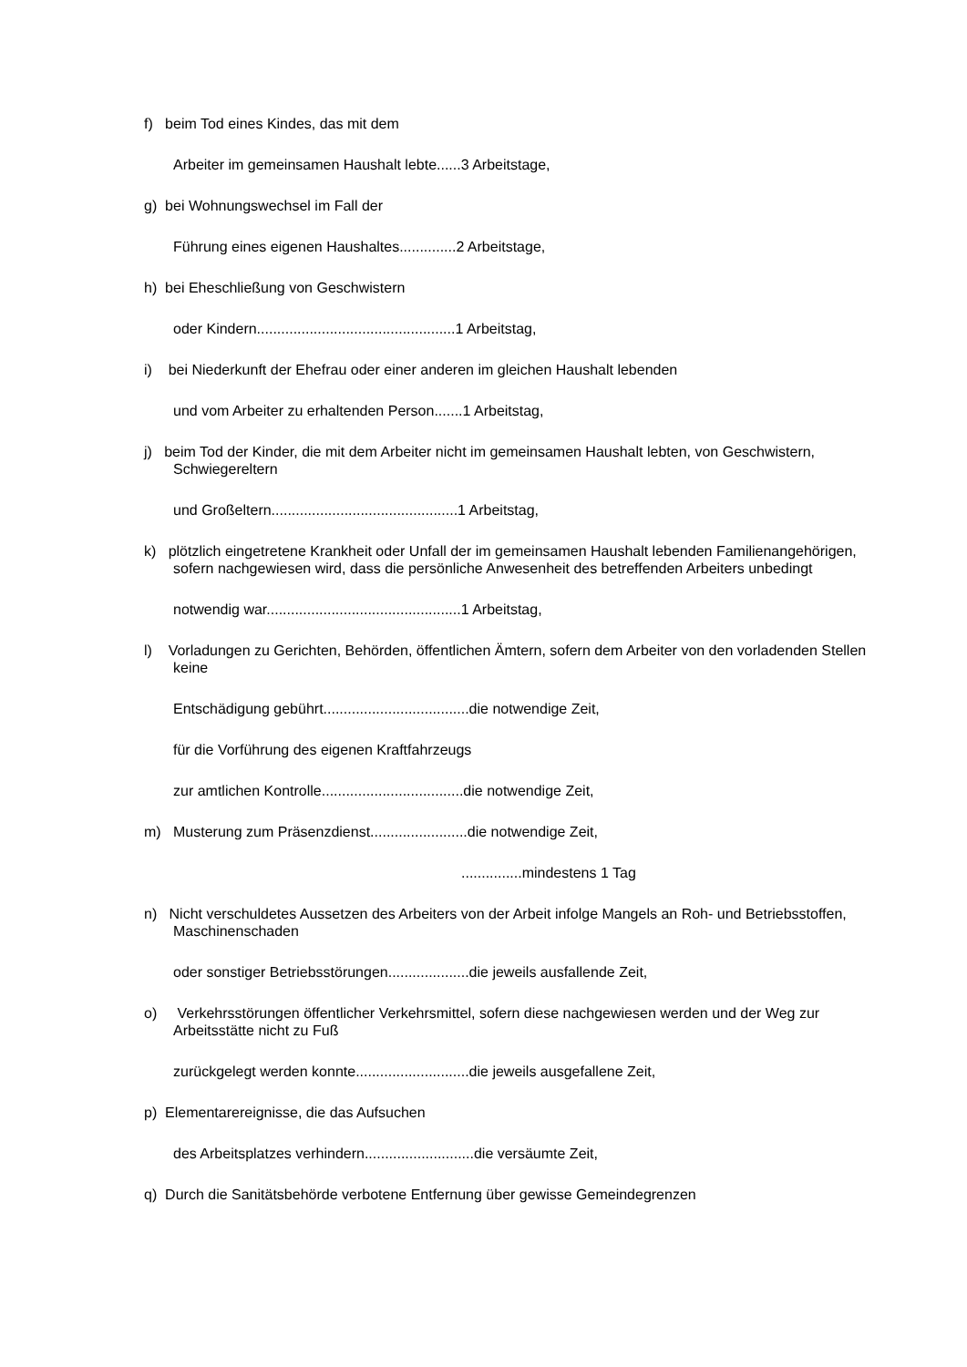f) beim Tod eines Kindes, das mit dem
Arbeiter im gemeinsamen Haushalt lebte......3 Arbeitstage,
g) bei Wohnungswechsel im Fall der
Führung eines eigenen Haushaltes..............2 Arbeitstage,
h) bei Eheschließung von Geschwistern
oder Kindern.................................................1 Arbeitstag,
i) bei Niederkunft der Ehefrau oder einer anderen im gleichen Haushalt lebenden
und vom Arbeiter zu erhaltenden Person.......1 Arbeitstag,
j) beim Tod der Kinder, die mit dem Arbeiter nicht im gemeinsamen Haushalt lebten, von Geschwistern, Schwiegereltern
und Großeltern..............................................1 Arbeitstag,
k) plötzlich eingetretene Krankheit oder Unfall der im gemeinsamen Haushalt lebenden Familienangehörigen, sofern nachgewiesen wird, dass die persönliche Anwesenheit des betreffenden Arbeiters unbedingt
notwendig war................................................1 Arbeitstag,
l) Vorladungen zu Gerichten, Behörden, öffentlichen Ämtern, sofern dem Arbeiter von den vorladenden Stellen keine
Entschädigung gebührt....................................die notwendige Zeit,
für die Vorführung des eigenen Kraftfahrzeugs
zur amtlichen Kontrolle...................................die notwendige Zeit,
m) Musterung zum Präsenzdienst........................die notwendige Zeit,
...............mindestens 1 Tag
n) Nicht verschuldetes Aussetzen des Arbeiters von der Arbeit infolge Mangels an Roh- und Betriebsstoffen, Maschinenschaden
oder sonstiger Betriebsstörungen....................die jeweils ausfallende Zeit,
o) Verkehrsstörungen öffentlicher Verkehrsmittel, sofern diese nachgewiesen werden und der Weg zur Arbeitsstätte nicht zu Fuß
zurückgelegt werden konnte............................die jeweils ausgefallene Zeit,
p) Elementarereignisse, die das Aufsuchen
des Arbeitsplatzes verhindern...........................die versäumte Zeit,
q) Durch die Sanitätsbehörde verbotene Entfernung über gewisse Gemeindegrenzen